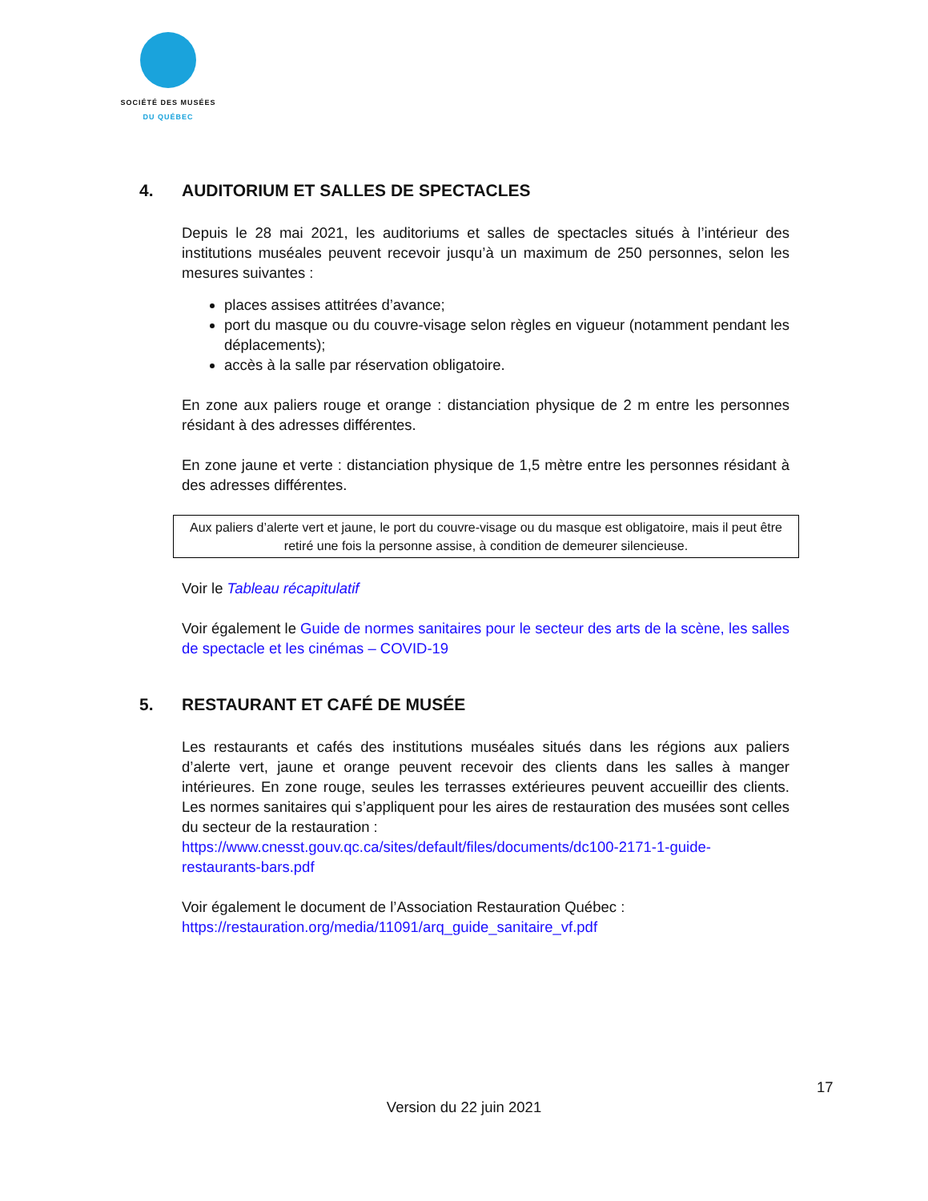SOCIÉTÉ DES MUSÉES
DU QUÉBEC
4. AUDITORIUM ET SALLES DE SPECTACLES
Depuis le 28 mai 2021, les auditoriums et salles de spectacles situés à l’intérieur des institutions muséales peuvent recevoir jusqu’à un maximum de 250 personnes, selon les mesures suivantes :
places assises attitrées d’avance;
port du masque ou du couvre-visage selon règles en vigueur (notamment pendant les déplacements);
accès à la salle par réservation obligatoire.
En zone aux paliers rouge et orange : distanciation physique de 2 m entre les personnes résidant à des adresses différentes.
En zone jaune et verte : distanciation physique de 1,5 mètre entre les personnes résidant à des adresses différentes.
Aux paliers d’alerte vert et jaune, le port du couvre-visage ou du masque est obligatoire, mais il peut être retiré une fois la personne assise, à condition de demeurer silencieuse.
Voir le Tableau récapitulatif
Voir également le Guide de normes sanitaires pour le secteur des arts de la scène, les salles de spectacle et les cinémas – COVID-19
5. RESTAURANT ET CAFÉ DE MUSÉE
Les restaurants et cafés des institutions muséales situés dans les régions aux paliers d’alerte vert, jaune et orange peuvent recevoir des clients dans les salles à manger intérieures. En zone rouge, seules les terrasses extérieures peuvent accueillir des clients. Les normes sanitaires qui s’appliquent pour les aires de restauration des musées sont celles du secteur de la restauration :
https://www.cnesst.gouv.qc.ca/sites/default/files/documents/dc100-2171-1-guide-restaurants-bars.pdf
Voir également le document de l’Association Restauration Québec :
https://restauration.org/media/11091/arq_guide_sanitaire_vf.pdf
17
Version du 22 juin 2021